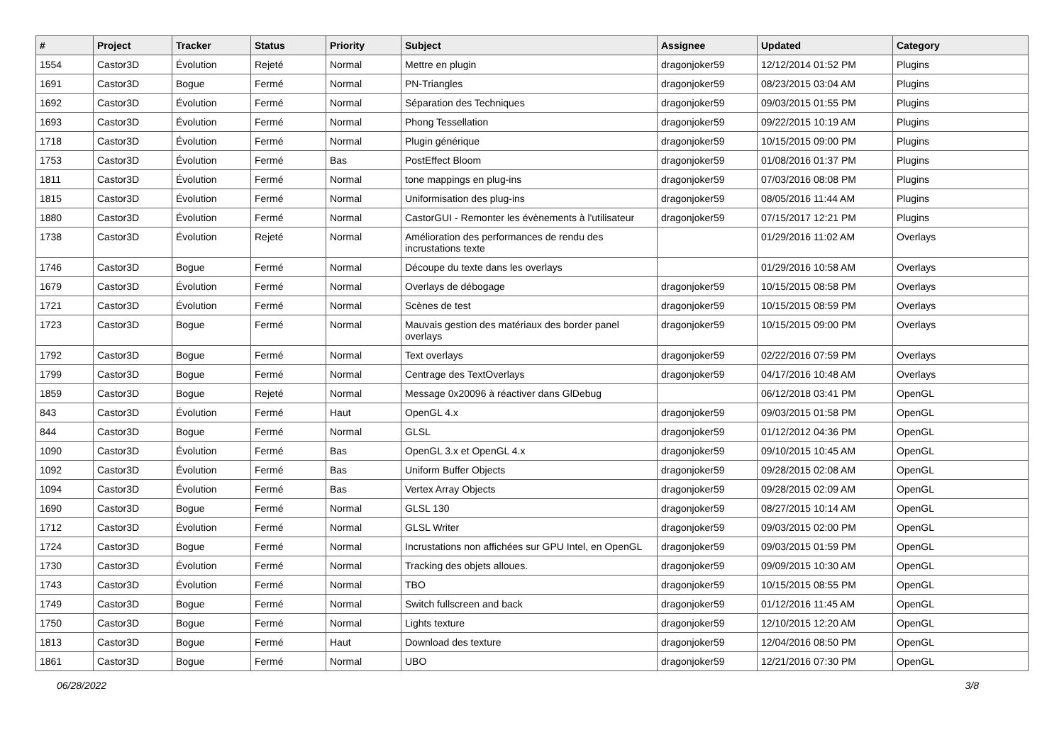| # | Project | Tracker | Status | Priority | Subject | Assignee | Updated | Category |
| --- | --- | --- | --- | --- | --- | --- | --- | --- |
| 1554 | Castor3D | Évolution | Rejeté | Normal | Mettre en plugin | dragonjoker59 | 12/12/2014 01:52 PM | Plugins |
| 1691 | Castor3D | Bogue | Fermé | Normal | PN-Triangles | dragonjoker59 | 08/23/2015 03:04 AM | Plugins |
| 1692 | Castor3D | Évolution | Fermé | Normal | Séparation des Techniques | dragonjoker59 | 09/03/2015 01:55 PM | Plugins |
| 1693 | Castor3D | Évolution | Fermé | Normal | Phong Tessellation | dragonjoker59 | 09/22/2015 10:19 AM | Plugins |
| 1718 | Castor3D | Évolution | Fermé | Normal | Plugin générique | dragonjoker59 | 10/15/2015 09:00 PM | Plugins |
| 1753 | Castor3D | Évolution | Fermé | Bas | PostEffect Bloom | dragonjoker59 | 01/08/2016 01:37 PM | Plugins |
| 1811 | Castor3D | Évolution | Fermé | Normal | tone mappings en plug-ins | dragonjoker59 | 07/03/2016 08:08 PM | Plugins |
| 1815 | Castor3D | Évolution | Fermé | Normal | Uniformisation des plug-ins | dragonjoker59 | 08/05/2016 11:44 AM | Plugins |
| 1880 | Castor3D | Évolution | Fermé | Normal | CastorGUI - Remonter les évènements à l'utilisateur | dragonjoker59 | 07/15/2017 12:21 PM | Plugins |
| 1738 | Castor3D | Évolution | Rejeté | Normal | Amélioration des performances de rendu des incrustations texte | | 01/29/2016 11:02 AM | Overlays |
| 1746 | Castor3D | Bogue | Fermé | Normal | Découpe du texte dans les overlays | | 01/29/2016 10:58 AM | Overlays |
| 1679 | Castor3D | Évolution | Fermé | Normal | Overlays de débogage | dragonjoker59 | 10/15/2015 08:58 PM | Overlays |
| 1721 | Castor3D | Évolution | Fermé | Normal | Scènes de test | dragonjoker59 | 10/15/2015 08:59 PM | Overlays |
| 1723 | Castor3D | Bogue | Fermé | Normal | Mauvais gestion des matériaux des border panel overlays | dragonjoker59 | 10/15/2015 09:00 PM | Overlays |
| 1792 | Castor3D | Bogue | Fermé | Normal | Text overlays | dragonjoker59 | 02/22/2016 07:59 PM | Overlays |
| 1799 | Castor3D | Bogue | Fermé | Normal | Centrage des TextOverlays | dragonjoker59 | 04/17/2016 10:48 AM | Overlays |
| 1859 | Castor3D | Bogue | Rejeté | Normal | Message 0x20096 à réactiver dans GlDebug | | 06/12/2018 03:41 PM | OpenGL |
| 843 | Castor3D | Évolution | Fermé | Haut | OpenGL 4.x | dragonjoker59 | 09/03/2015 01:58 PM | OpenGL |
| 844 | Castor3D | Bogue | Fermé | Normal | GLSL | dragonjoker59 | 01/12/2012 04:36 PM | OpenGL |
| 1090 | Castor3D | Évolution | Fermé | Bas | OpenGL 3.x et OpenGL 4.x | dragonjoker59 | 09/10/2015 10:45 AM | OpenGL |
| 1092 | Castor3D | Évolution | Fermé | Bas | Uniform Buffer Objects | dragonjoker59 | 09/28/2015 02:08 AM | OpenGL |
| 1094 | Castor3D | Évolution | Fermé | Bas | Vertex Array Objects | dragonjoker59 | 09/28/2015 02:09 AM | OpenGL |
| 1690 | Castor3D | Bogue | Fermé | Normal | GLSL 130 | dragonjoker59 | 08/27/2015 10:14 AM | OpenGL |
| 1712 | Castor3D | Évolution | Fermé | Normal | GLSL Writer | dragonjoker59 | 09/03/2015 02:00 PM | OpenGL |
| 1724 | Castor3D | Bogue | Fermé | Normal | Incrustations non affichées sur GPU Intel, en OpenGL | dragonjoker59 | 09/03/2015 01:59 PM | OpenGL |
| 1730 | Castor3D | Évolution | Fermé | Normal | Tracking des objets alloues. | dragonjoker59 | 09/09/2015 10:30 AM | OpenGL |
| 1743 | Castor3D | Évolution | Fermé | Normal | TBO | dragonjoker59 | 10/15/2015 08:55 PM | OpenGL |
| 1749 | Castor3D | Bogue | Fermé | Normal | Switch fullscreen and back | dragonjoker59 | 01/12/2016 11:45 AM | OpenGL |
| 1750 | Castor3D | Bogue | Fermé | Normal | Lights texture | dragonjoker59 | 12/10/2015 12:20 AM | OpenGL |
| 1813 | Castor3D | Bogue | Fermé | Haut | Download des texture | dragonjoker59 | 12/04/2016 08:50 PM | OpenGL |
| 1861 | Castor3D | Bogue | Fermé | Normal | UBO | dragonjoker59 | 12/21/2016 07:30 PM | OpenGL |
06/28/2022 3/8